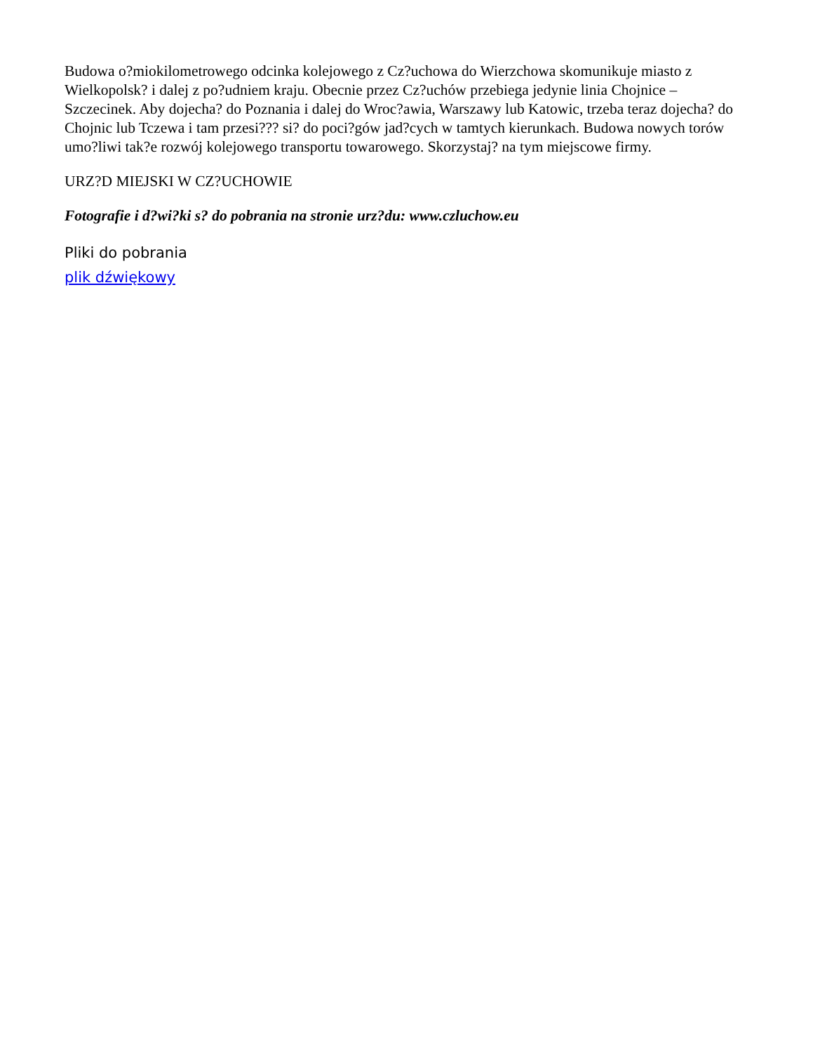Budowa o?miokilometrowego odcinka kolejowego z Cz?uchowa do Wierzchowa skomunikuje miasto z Wielkopolsk? i dalej z po?udniem kraju. Obecnie przez Cz?uchów przebiega jedynie linia Chojnice – Szczecinek. Aby dojecha? do Poznania i dalej do Wroc?awia, Warszawy lub Katowic, trzeba teraz dojecha? do Chojnic lub Tczewa i tam przesi??? si? do poci?gów jad?cych w tamtych kierunkach. Budowa nowych torów umo?liwi tak?e rozwój kolejowego transportu towarowego. Skorzystaj? na tym miejscowe firmy.
URZ?D MIEJSKI W CZ?UCHOWIE
Fotografie i d?wi?ki s? do pobrania na stronie urz?du: www.czluchow.eu
Pliki do pobrania
plik dźwiękowy